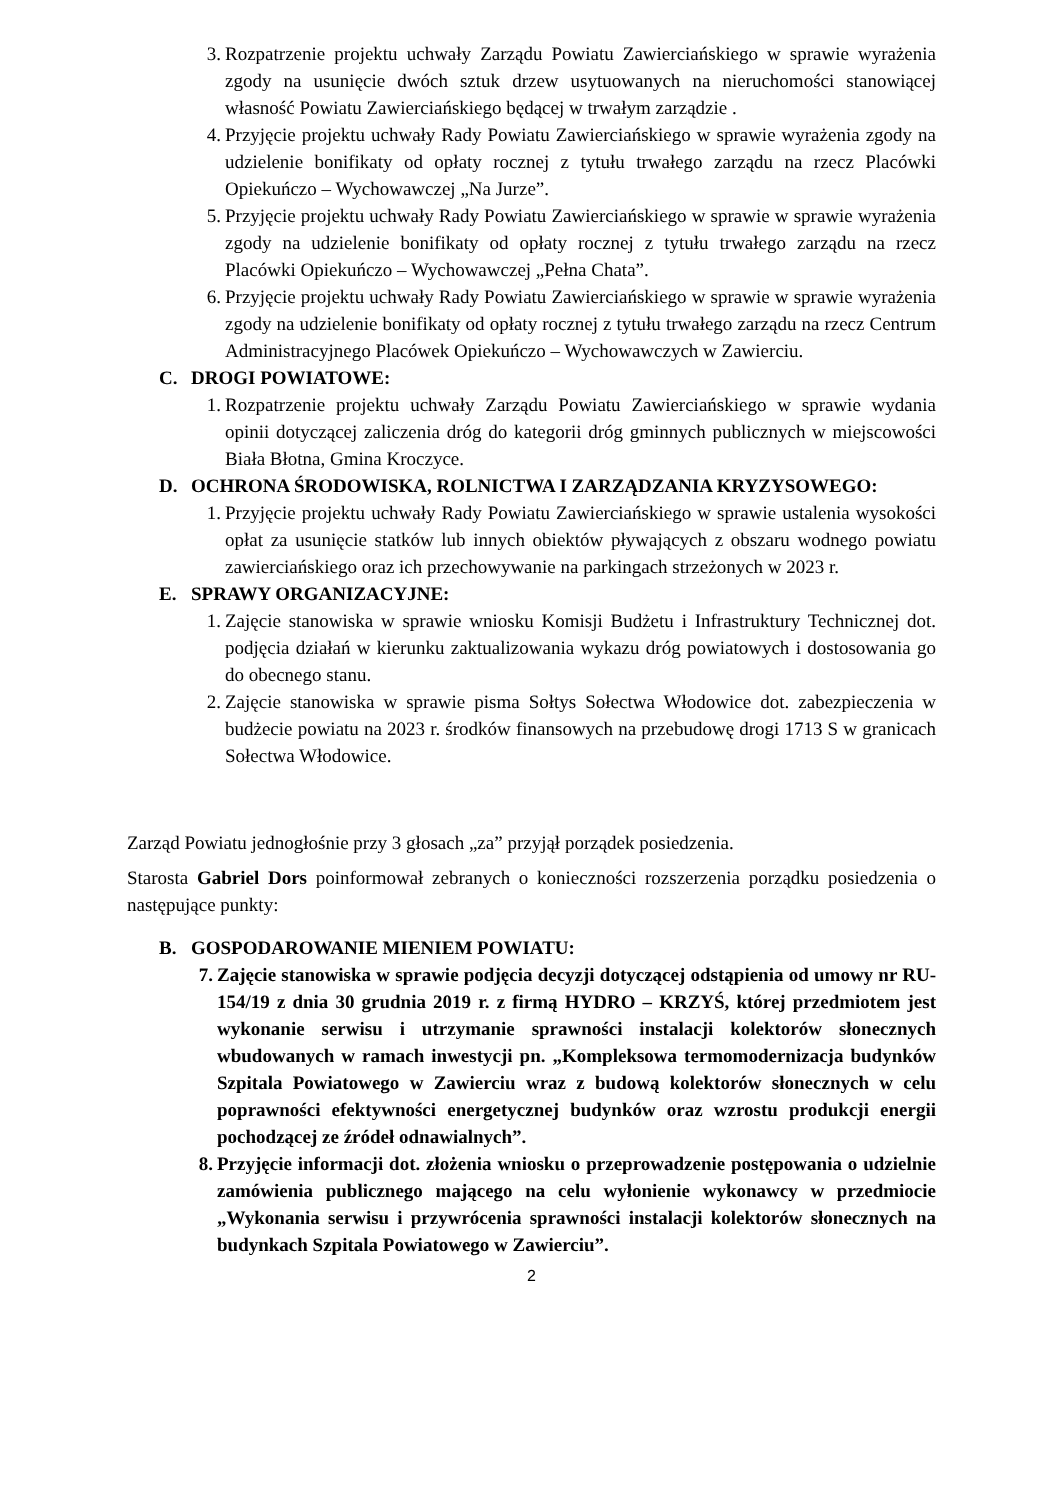3. Rozpatrzenie projektu uchwały Zarządu Powiatu Zawierciańskiego w sprawie wyrażenia zgody na usunięcie dwóch sztuk drzew usytuowanych na nieruchomości stanowiącej własność Powiatu Zawierciańskiego będącej w trwałym zarządzie .
4. Przyjęcie projektu uchwały Rady Powiatu Zawierciańskiego w sprawie wyrażenia zgody na udzielenie bonifikaty od opłaty rocznej z tytułu trwałego zarządu na rzecz Placówki Opiekuńczo – Wychowawczej „Na Jurze”.
5. Przyjęcie projektu uchwały Rady Powiatu Zawierciańskiego w sprawie w sprawie wyrażenia zgody na udzielenie bonifikaty od opłaty rocznej z tytułu trwałego zarządu na rzecz Placówki Opiekuńczo – Wychowawczej „Pełna Chata”.
6. Przyjęcie projektu uchwały Rady Powiatu Zawierciańskiego w sprawie w sprawie wyrażenia zgody na udzielenie bonifikaty od opłaty rocznej z tytułu trwałego zarządu na rzecz Centrum Administracyjnego Placówek Opiekuńczo – Wychowawczych w Zawierciu.
C. DROGI POWIATOWE:
1. Rozpatrzenie projektu uchwały Zarządu Powiatu Zawierciańskiego w sprawie wydania opinii dotyczącej zaliczenia dróg do kategorii dróg gminnych publicznych w miejscowości Biała Błotna, Gmina Kroczyce.
D. OCHRONA ŚRODOWISKA, ROLNICTWA I ZARZĄDZANIA KRYZYSOWEGO:
1. Przyjęcie projektu uchwały Rady Powiatu Zawierciańskiego w sprawie ustalenia wysokości opłat za usunięcie statków lub innych obiektów pływających z obszaru wodnego powiatu zawierciańskiego oraz ich przechowywanie na parkingach strzeżonych w 2023 r.
E. SPRAWY ORGANIZACYJNE:
1. Zajęcie stanowiska w sprawie wniosku Komisji Budżetu i Infrastruktury Technicznej dot. podjęcia działań w kierunku zaktualizowania wykazu dróg powiatowych i dostosowania go do obecnego stanu.
2. Zajęcie stanowiska w sprawie pisma Sołtys Sołectwa Włodowice dot. zabezpieczenia w budżecie powiatu na 2023 r. środków finansowych na przebudowę drogi 1713 S w granicach Sołectwa Włodowice.
Zarząd Powiatu jednogłośnie przy 3 głosach „za” przyjął porządek posiedzenia.
Starosta Gabriel Dors poinformował zebranych o konieczności rozszerzenia porządku posiedzenia o następujące punkty:
B. GOSPODAROWANIE MIENIEM POWIATU:
7. Zajęcie stanowiska w sprawie podjęcia decyzji dotyczącej odstąpienia od umowy nr RU-154/19 z dnia 30 grudnia 2019 r. z firmą HYDRO – KRZYŚ, której przedmiotem jest wykonanie serwisu i utrzymanie sprawności instalacji kolektorów słonecznych wbudowanych w ramach inwestycji pn. „Kompleksowa termomodernizacja budynków Szpitala Powiatowego w Zawierciu wraz z budową kolektorów słonecznych w celu poprawności efektywności energetycznej budynków oraz wzrostu produkcji energii pochodzącej ze źródeł odnawialnych”.
8. Przyjęcie informacji dot. złożenia wniosku o przeprowadzenie postępowania o udzielnie zamówienia publicznego mającego na celu wyłonienie wykonawcy w przedmiocie „Wykonania serwisu i przywrócenia sprawności instalacji kolektorów słonecznych na budynkach Szpitala Powiatowego w Zawierciu”.
2